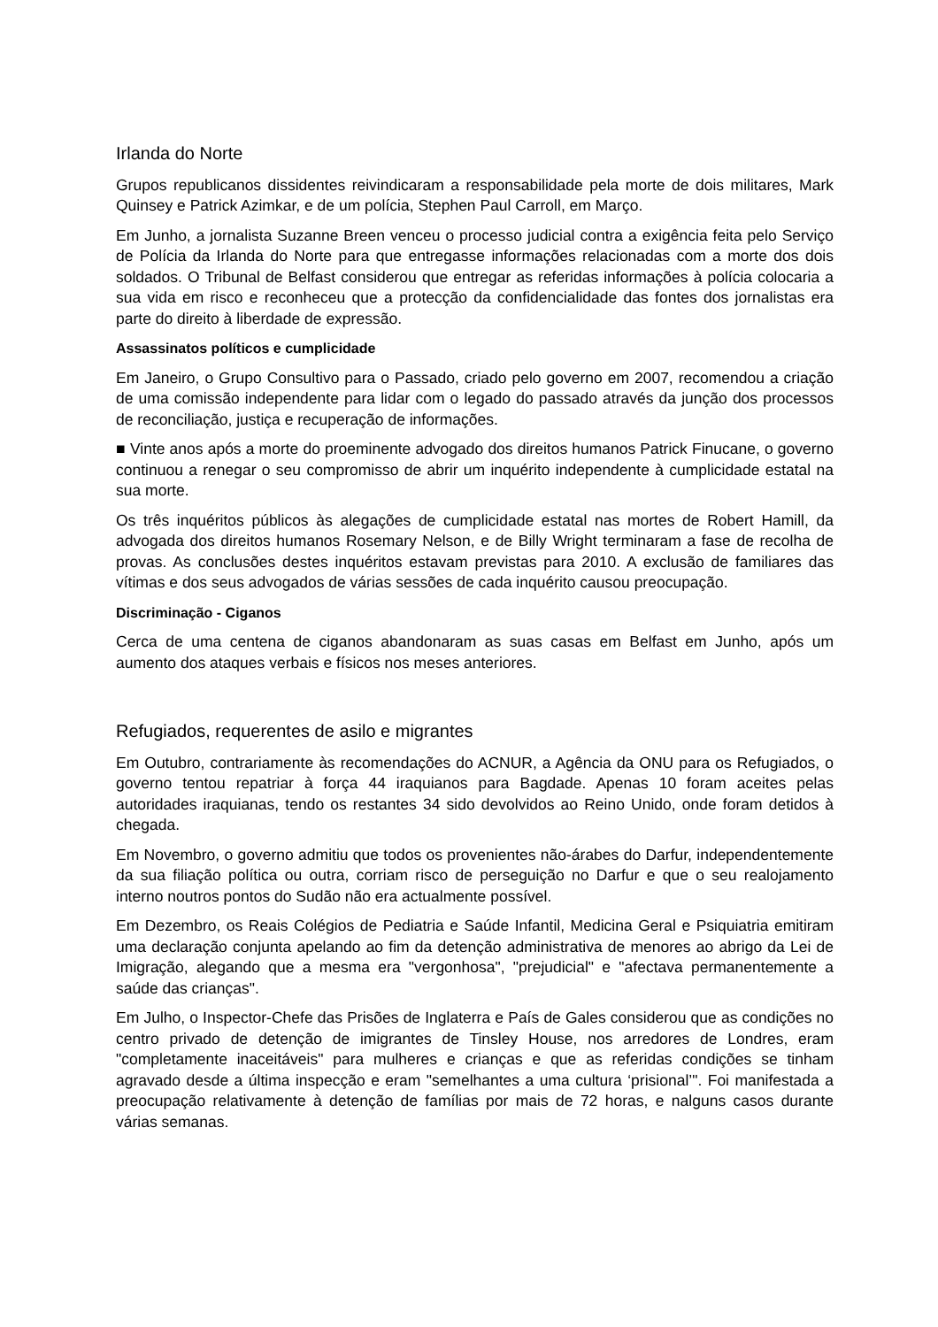Irlanda do Norte
Grupos republicanos dissidentes reivindicaram a responsabilidade pela morte de dois militares, Mark Quinsey e Patrick Azimkar, e de um polícia, Stephen Paul Carroll, em Março.
Em Junho, a jornalista Suzanne Breen venceu o processo judicial contra a exigência feita pelo Serviço de Polícia da Irlanda do Norte para que entregasse informações relacionadas com a morte dos dois soldados. O Tribunal de Belfast considerou que entregar as referidas informações à polícia colocaria a sua vida em risco e reconheceu que a protecção da confidencialidade das fontes dos jornalistas era parte do direito à liberdade de expressão.
Assassinatos políticos e cumplicidade
Em Janeiro, o Grupo Consultivo para o Passado, criado pelo governo em 2007, recomendou a criação de uma comissão independente para lidar com o legado do passado através da junção dos processos de reconciliação, justiça e recuperação de informações.
■ Vinte anos após a morte do proeminente advogado dos direitos humanos Patrick Finucane, o governo continuou a renegar o seu compromisso de abrir um inquérito independente à cumplicidade estatal na sua morte.
Os três inquéritos públicos às alegações de cumplicidade estatal nas mortes de Robert Hamill, da advogada dos direitos humanos Rosemary Nelson, e de Billy Wright terminaram a fase de recolha de provas. As conclusões destes inquéritos estavam previstas para 2010. A exclusão de familiares das vítimas e dos seus advogados de várias sessões de cada inquérito causou preocupação.
Discriminação - Ciganos
Cerca de uma centena de ciganos abandonaram as suas casas em Belfast em Junho, após um aumento dos ataques verbais e físicos nos meses anteriores.
Refugiados, requerentes de asilo e migrantes
Em Outubro, contrariamente às recomendações do ACNUR, a Agência da ONU para os Refugiados, o governo tentou repatriar à força 44 iraquianos para Bagdade. Apenas 10 foram aceites pelas autoridades iraquianas, tendo os restantes 34 sido devolvidos ao Reino Unido, onde foram detidos à chegada.
Em Novembro, o governo admitiu que todos os provenientes não-árabes do Darfur, independentemente da sua filiação política ou outra, corriam risco de perseguição no Darfur e que o seu realojamento interno noutros pontos do Sudão não era actualmente possível.
Em Dezembro, os Reais Colégios de Pediatria e Saúde Infantil, Medicina Geral e Psiquiatria emitiram uma declaração conjunta apelando ao fim da detenção administrativa de menores ao abrigo da Lei de Imigração, alegando que a mesma era "vergonhosa", "prejudicial" e "afectava permanentemente a saúde das crianças".
Em Julho, o Inspector-Chefe das Prisões de Inglaterra e País de Gales considerou que as condições no centro privado de detenção de imigrantes de Tinsley House, nos arredores de Londres, eram "completamente inaceitáveis" para mulheres e crianças e que as referidas condições se tinham agravado desde a última inspecção e eram "semelhantes a uma cultura ‘prisional’". Foi manifestada a preocupação relativamente à detenção de famílias por mais de 72 horas, e nalguns casos durante várias semanas.